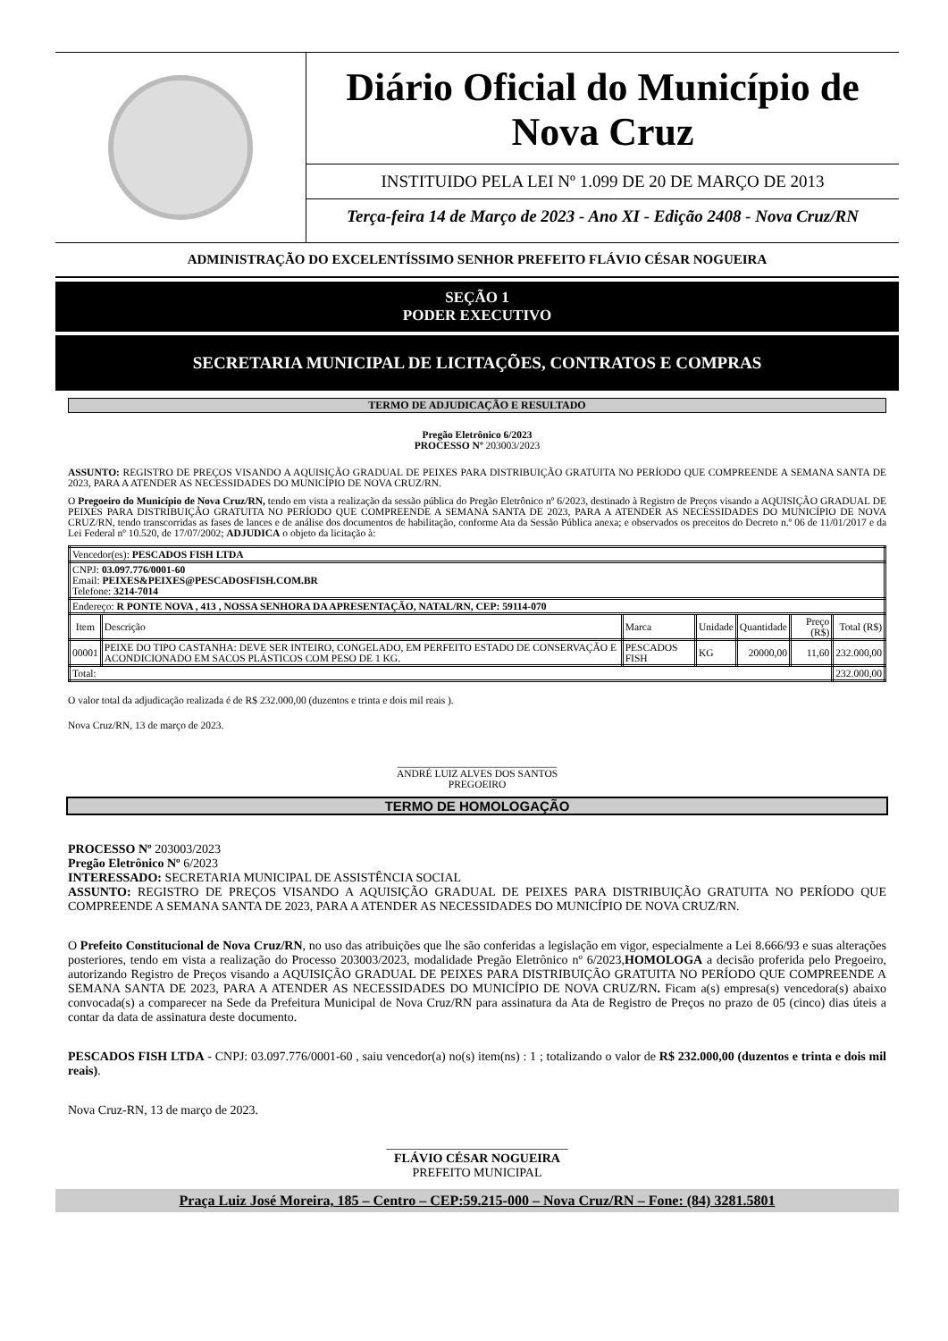Diário Oficial do Município de Nova Cruz
INSTITUIDO PELA LEI Nº 1.099 DE 20 DE MARÇO DE 2013
Terça-feira 14 de Março de 2023 - Ano XI - Edição 2408 - Nova Cruz/RN
ADMINISTRAÇÃO DO EXCELENTÍSSIMO SENHOR PREFEITO FLÁVIO CÉSAR NOGUEIRA
SEÇÃO 1
PODER EXECUTIVO
SECRETARIA MUNICIPAL DE LICITAÇÕES, CONTRATOS E COMPRAS
TERMO DE ADJUDICAÇÃO E RESULTADO
Pregão Eletrônico 6/2023
PROCESSO Nº 203003/2023
ASSUNTO: REGISTRO DE PREÇOS VISANDO A AQUISIÇÃO GRADUAL DE PEIXES PARA DISTRIBUIÇÃO GRATUITA NO PERÍODO QUE COMPREENDE A SEMANA SANTA DE 2023, PARA A ATENDER AS NECESSIDADES DO MUNICÍPIO DE NOVA CRUZ/RN.
O Pregoeiro do Município de Nova Cruz/RN, tendo em vista a realização da sessão pública do Pregão Eletrônico nº 6/2023, destinado à Registro de Preços visando a AQUISIÇÃO GRADUAL DE PEIXES PARA DISTRIBUIÇÃO GRATUITA NO PERÍODO QUE COMPREENDE A SEMANA SANTA DE 2023, PARA A ATENDER AS NECESSIDADES DO MUNICÍPIO DE NOVA CRUZ/RN, tendo transcorridas as fases de lances e de análise dos documentos de habilitação, conforme Ata da Sessão Pública anexa; e observados os preceitos do Decreto n.º 06 de 11/01/2017 e da Lei Federal nº 10.520, de 17/07/2002; ADJUDICA o objeto da licitação à:
| Vencedor(es): PESCADOS FISH LTDA | | | | | | |
| CNPJ: 03.097.776/0001-60 Email: PEIXES&PEIXES@PESCADOSFISH.COM.BR Telefone: 3214-7014 | | | | | | |
| Endereço: R PONTE NOVA , 413 , NOSSA SENHORA DA APRESENTAÇÃO, NATAL/RN, CEP: 59114-070 | | | | | | |
| Item | Descrição | Marca | Unidade | Quantidade | Preço (R$) | Total (R$) |
| 00001 | PEIXE DO TIPO CASTANHA: DEVE SER INTEIRO, CONGELADO, EM PERFEITO ESTADO DE CONSERVAÇÃO E ACONDICIONADO EM SACOS PLÁSTICOS COM PESO DE 1 KG. | PESCADOS FISH | KG | 20000,00 | 11,60 | 232.000,00 |
| Total: | | | | | | 232.000,00 |
O valor total da adjudicação realizada é de R$ 232.000,00 (duzentos e trinta e dois mil reais ).
Nova Cruz/RN, 13 de março de 2023.
_______________________________
ANDRÉ LUIZ ALVES DOS SANTOS
PREGOEIRO
TERMO DE HOMOLOGAÇÃO
PROCESSO Nº 203003/2023
Pregão Eletrônico Nº 6/2023
INTERESSADO: SECRETARIA MUNICIPAL DE ASSISTÊNCIA SOCIAL
ASSUNTO: REGISTRO DE PREÇOS VISANDO A AQUISIÇÃO GRADUAL DE PEIXES PARA DISTRIBUIÇÃO GRATUITA NO PERÍODO QUE COMPREENDE A SEMANA SANTA DE 2023, PARA A ATENDER AS NECESSIDADES DO MUNICÍPIO DE NOVA CRUZ/RN.
O Prefeito Constitucional de Nova Cruz/RN, no uso das atribuições que lhe são conferidas a legislação em vigor, especialmente a Lei 8.666/93 e suas alterações posteriores, tendo em vista a realização do Processo 203003/2023, modalidade Pregão Eletrônico nº 6/2023,HOMOLOGA a decisão proferida pelo Pregoeiro, autorizando Registro de Preços visando a AQUISIÇÃO GRADUAL DE PEIXES PARA DISTRIBUIÇÃO GRATUITA NO PERÍODO QUE COMPREENDE A SEMANA SANTA DE 2023, PARA A ATENDER AS NECESSIDADES DO MUNICÍPIO DE NOVA CRUZ/RN. Ficam a(s) empresa(s) vencedora(s) abaixo convocada(s) a comparecer na Sede da Prefeitura Municipal de Nova Cruz/RN para assinatura da Ata de Registro de Preços no prazo de 05 (cinco) dias úteis a contar da data de assinatura deste documento.
PESCADOS FISH LTDA - CNPJ: 03.097.776/0001-60 , saiu vencedor(a) no(s) item(ns) : 1 ; totalizando o valor de R$ 232.000,00 (duzentos e trinta e dois mil reais).
Nova Cruz-RN, 13 de março de 2023.
_____________________________
FLÁVIO CÉSAR NOGUEIRA
PREFEITO MUNICIPAL
Praça Luiz José Moreira, 185 – Centro – CEP:59.215-000 – Nova Cruz/RN – Fone: (84) 3281.5801